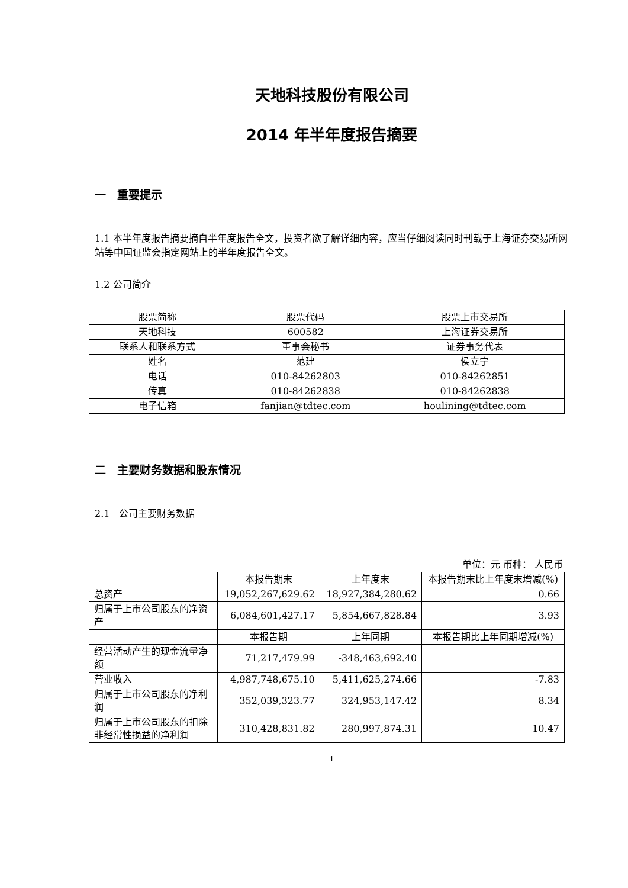天地科技股份有限公司
2014 年半年度报告摘要
一　重要提示
1.1 本半年度报告摘要摘自半年度报告全文，投资者欲了解详细内容，应当仔细阅读同时刊载于上海证券交易所网站等中国证监会指定网站上的半年度报告全文。
1.2 公司简介
| 股票简称 | 股票代码 | 股票上市交易所 |
| 天地科技 | 600582 | 上海证券交易所 |
| 联系人和联系方式 | 董事会秘书 | 证券事务代表 |
| 姓名 | 范建 | 侯立宁 |
| 电话 | 010-84262803 | 010-84262851 |
| 传真 | 010-84262838 | 010-84262838 |
| 电子信箱 | fanjian@tdtec.com | houlining@tdtec.com |
二　主要财务数据和股东情况
2.1　公司主要财务数据
单位：元 币种： 人民币
| | 本报告期末 | 上年度末 | 本报告期末比上年度末增减(%) |
| 总资产 | 19,052,267,629.62 | 18,927,384,280.62 | 0.66 |
| 归属于上市公司股东的净资产 | 6,084,601,427.17 | 5,854,667,828.84 | 3.93 |
| | 本报告期 | 上年同期 | 本报告期比上年同期增减(%) |
| 经营活动产生的现金流量净额 | 71,217,479.99 | -348,463,692.40 | |
| 营业收入 | 4,987,748,675.10 | 5,411,625,274.66 | -7.83 |
| 归属于上市公司股东的净利润 | 352,039,323.77 | 324,953,147.42 | 8.34 |
| 归属于上市公司股东的扣除非经常性损益的净利润 | 310,428,831.82 | 280,997,874.31 | 10.47 |
1